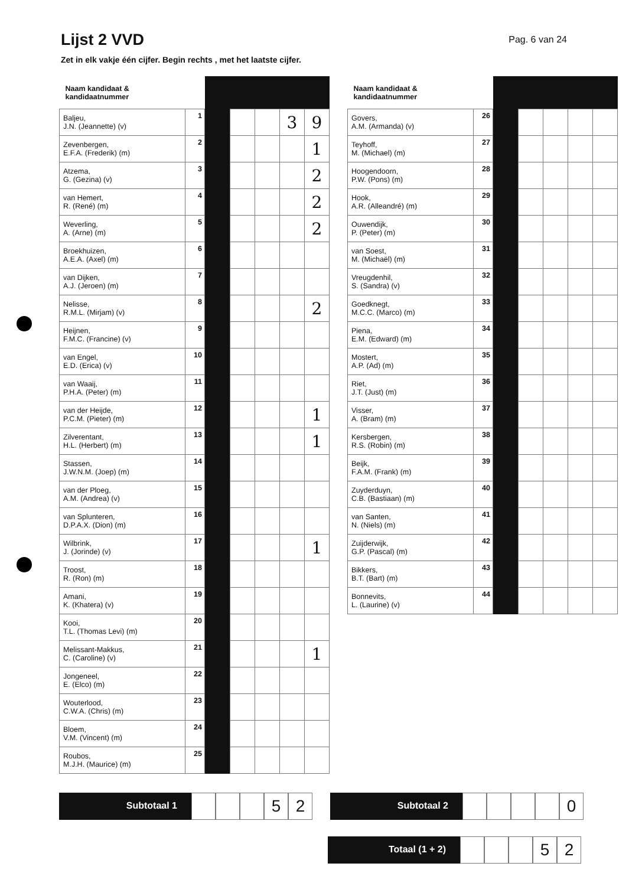Lijst 2 VVD
Pag. 6 van 24
Zet in elk vakje één cijfer. Begin rechts , met het laatste cijfer.
| Naam kandidaat & kandidaatnummer | | | | | | |
| --- | --- | --- | --- | --- | --- | --- |
| Baljeu, J.N. (Jeannette) (v) | 1 | | | | 3 | 9 |
| Zevenbergen, E.F.A. (Frederik) (m) | 2 | | | | | 1 |
| Atzema, G. (Gezina) (v) | 3 | | | | | 2 |
| van Hemert, R. (René) (m) | 4 | | | | | 2 |
| Weverling, A. (Arne) (m) | 5 | | | | | 2 |
| Broekhuizen, A.E.A. (Axel) (m) | 6 | | | | | |
| van Dijken, A.J. (Jeroen) (m) | 7 | | | | | |
| Nelisse, R.M.L. (Mirjam) (v) | 8 | | | | | 2 |
| Heijnen, F.M.C. (Francine) (v) | 9 | | | | | |
| van Engel, E.D. (Erica) (v) | 10 | | | | | |
| van Waaij, P.H.A. (Peter) (m) | 11 | | | | | |
| van der Heijde, P.C.M. (Pieter) (m) | 12 | | | | | 1 |
| Zilverentant, H.L. (Herbert) (m) | 13 | | | | | 1 |
| Stassen, J.W.N.M. (Joep) (m) | 14 | | | | | |
| van der Ploeg, A.M. (Andrea) (v) | 15 | | | | | |
| van Splunteren, D.P.A.X. (Dion) (m) | 16 | | | | | |
| Wilbrink, J. (Jorinde) (v) | 17 | | | | | 1 |
| Troost, R. (Ron) (m) | 18 | | | | | |
| Amani, K. (Khatera) (v) | 19 | | | | | |
| Kooi, T.L. (Thomas Levi) (m) | 20 | | | | | |
| Melissant-Makkus, C. (Caroline) (v) | 21 | | | | | 1 |
| Jongeneel, E. (Elco) (m) | 22 | | | | | |
| Wouterlood, C.W.A. (Chris) (m) | 23 | | | | | |
| Bloem, V.M. (Vincent) (m) | 24 | | | | | |
| Roubos, M.J.H. (Maurice) (m) | 25 | | | | | |
| Naam kandidaat & kandidaatnummer | | | | | | |
| --- | --- | --- | --- | --- | --- | --- |
| Govers, A.M. (Armanda) (v) | 26 | | | | | |
| Teyhoff, M. (Michael) (m) | 27 | | | | | |
| Hoogendoorn, P.W. (Pons) (m) | 28 | | | | | |
| Hook, A.R. (Alleandré) (m) | 29 | | | | | |
| Ouwendijk, P. (Peter) (m) | 30 | | | | | |
| van Soest, M. (Michaël) (m) | 31 | | | | | |
| Vreugdenhil, S. (Sandra) (v) | 32 | | | | | |
| Goedknegt, M.C.C. (Marco) (m) | 33 | | | | | |
| Piena, E.M. (Edward) (m) | 34 | | | | | |
| Mostert, A.P. (Ad) (m) | 35 | | | | | |
| Riet, J.T. (Just) (m) | 36 | | | | | |
| Visser, A. (Bram) (m) | 37 | | | | | |
| Kersbergen, R.S. (Robin) (m) | 38 | | | | | |
| Beijk, F.A.M. (Frank) (m) | 39 | | | | | |
| Zuyderduyn, C.B. (Bastiaan) (m) | 40 | | | | | |
| van Santen, N. (Niels) (m) | 41 | | | | | |
| Zuijderwijk, G.P. (Pascal) (m) | 42 | | | | | |
| Bikkers, B.T. (Bart) (m) | 43 | | | | | |
| Bonnevits, L. (Laurine) (v) | 44 | | | | | |
Subtotaal 1
5 2
Subtotaal 2
0
Totaal (1 + 2)
5 2